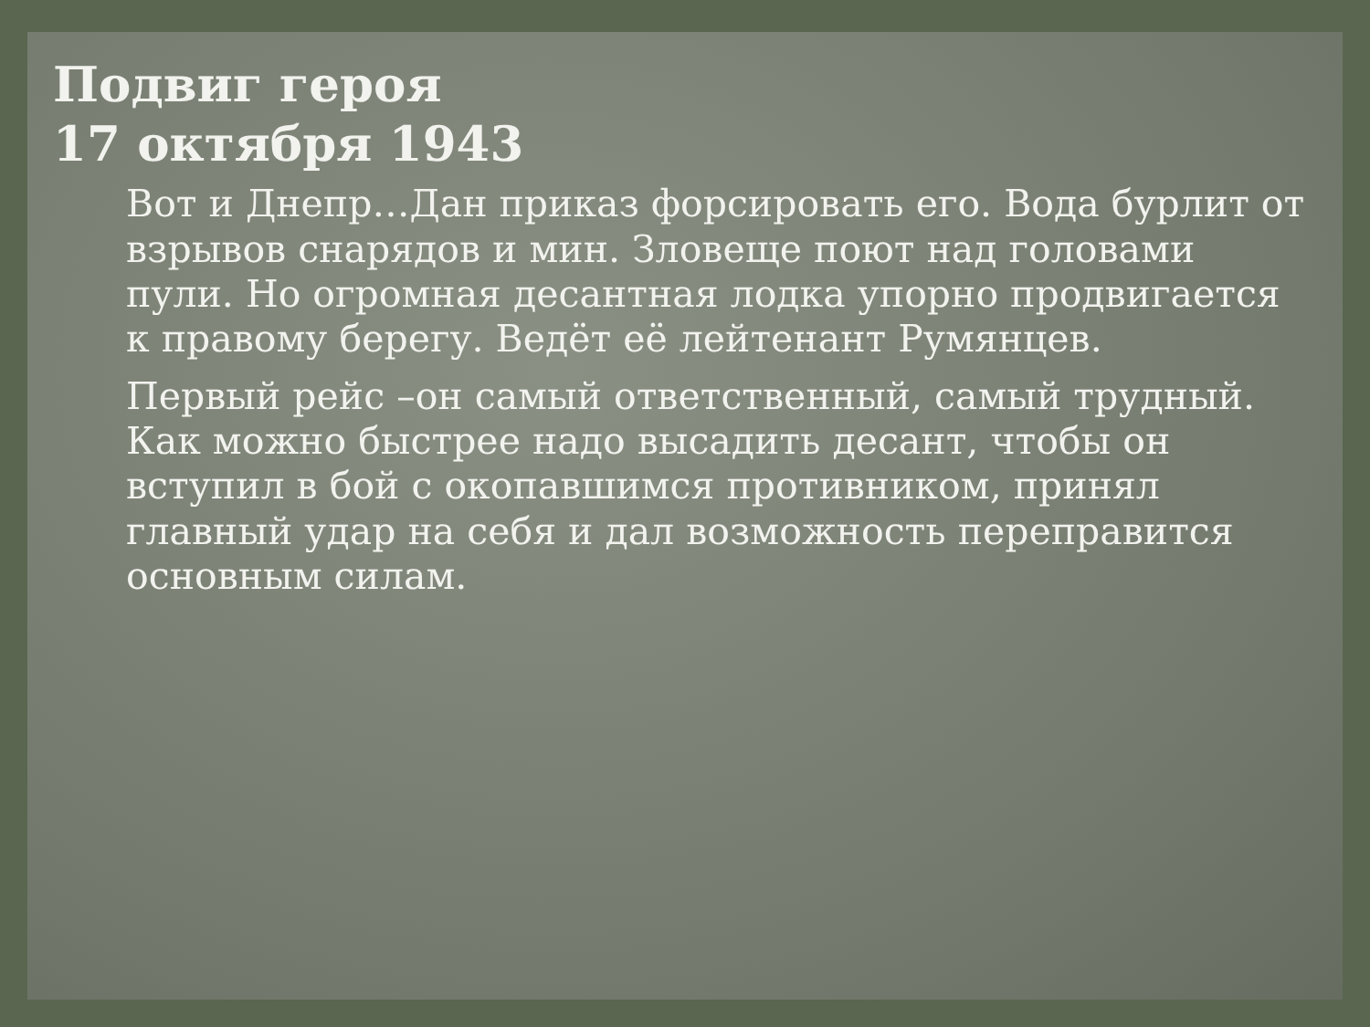Подвиг героя
17 октября 1943
Вот и Днепр…Дан приказ форсировать его. Вода бурлит от взрывов снарядов и мин. Зловеще поют над головами пули. Но огромная десантная лодка упорно продвигается к правому берегу. Ведёт её лейтенант Румянцев.
Первый рейс –он самый ответственный, самый трудный. Как можно быстрее надо высадить десант, чтобы он вступил в бой с окопавшимся противником, принял главный удар на себя и дал возможность переправится основным силам.